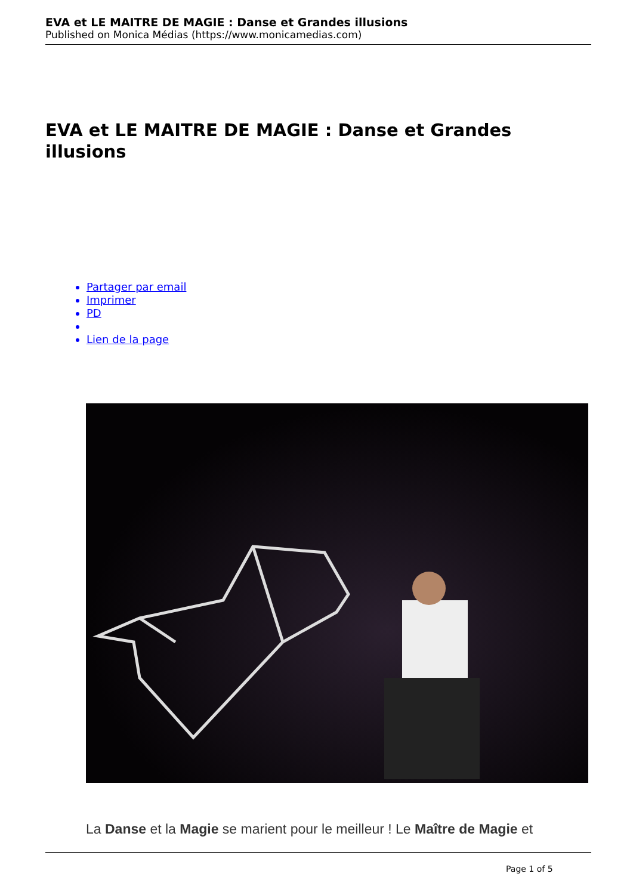EVA et LE MAITRE DE MAGIE : Danse et Grandes illusions
Published on Monica Médias (https://www.monicamedias.com)
EVA et LE MAITRE DE MAGIE : Danse et Grandes illusions
Partager par email
Imprimer
PD
Lien de la page
La Danse et la Magie se marient pour le meilleur ! Le Maître de Magie et
Page 1 of 5